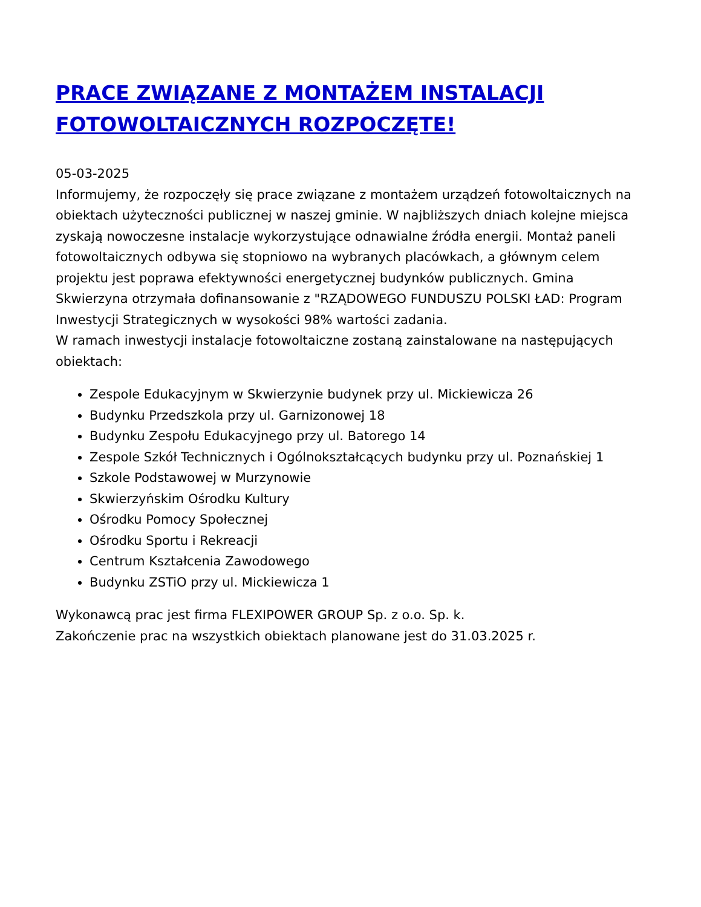PRACE ZWIĄZANE Z MONTAŻEM INSTALACJI FOTOWOLTAICZNYCH ROZPOCZĘTE!
05-03-2025
Informujemy, że rozpoczęły się prace związane z montażem urządzeń fotowoltaicznych na obiektach użyteczności publicznej w naszej gminie. W najbliższych dniach kolejne miejsca zyskają nowoczesne instalacje wykorzystujące odnawialne źródła energii. Montaż paneli fotowoltaicznych odbywa się stopniowo na wybranych placówkach, a głównym celem projektu jest poprawa efektywności energetycznej budynków publicznych. Gmina Skwierzyna otrzymała dofinansowanie z "RZĄDOWEGO FUNDUSZU POLSKI ŁAD: Program Inwestycji Strategicznych w wysokości 98% wartości zadania.
W ramach inwestycji instalacje fotowoltaiczne zostaną zainstalowane na następujących obiektach:
Zespole Edukacyjnym w Skwierzynie budynek przy ul. Mickiewicza 26
Budynku Przedszkola przy ul. Garnizonowej 18
Budynku Zespołu Edukacyjnego przy ul. Batorego 14
Zespole Szkół Technicznych i Ogólnokształcących budynku przy ul. Poznańskiej 1
Szkole Podstawowej w Murzynowie
Skwierzyńskim Ośrodku Kultury
Ośrodku Pomocy Społecznej
Ośrodku Sportu i Rekreacji
Centrum Kształcenia Zawodowego
Budynku ZSTiO przy ul. Mickiewicza 1
Wykonawcą prac jest firma FLEXIPOWER GROUP Sp. z o.o. Sp. k.
Zakończenie prac na wszystkich obiektach planowane jest do 31.03.2025 r.